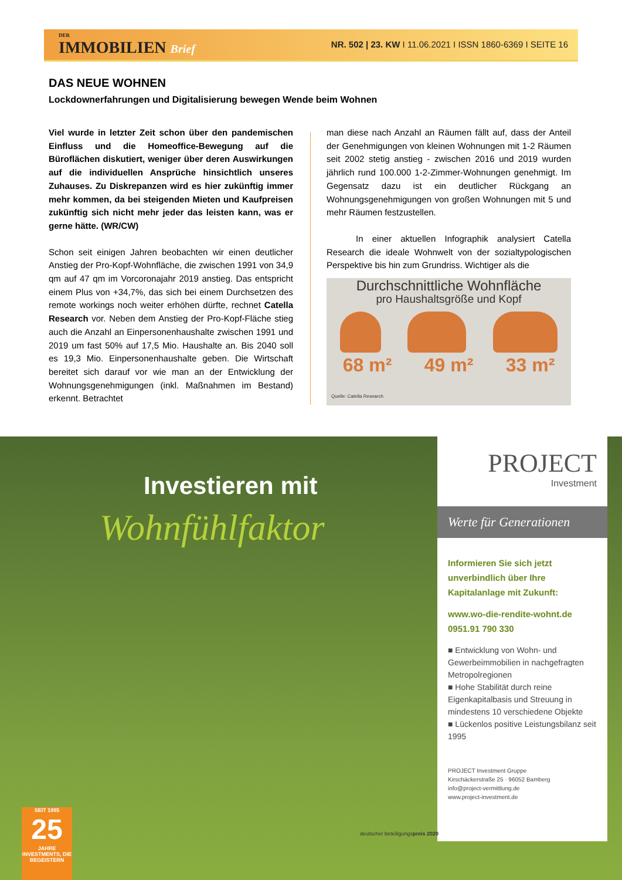DER
IMMOBILIEN Brief
NR. 502 | 23. KW I 11.06.2021 I ISSN 1860-6369 I SEITE 16
DAS NEUE WOHNEN
Lockdownerfahrungen und Digitalisierung bewegen Wende beim Wohnen
Viel wurde in letzter Zeit schon über den pandemischen Einfluss und die Homeoffice-Bewegung auf die Büroflächen diskutiert, weniger über deren Auswirkungen auf die individuellen Ansprüche hinsichtlich unseres Zuhauses. Zu Diskrepanzen wird es hier zukünftig immer mehr kommen, da bei steigenden Mieten und Kaufpreisen zukünftig sich nicht mehr jeder das leisten kann, was er gerne hätte. (WR/CW)
Schon seit einigen Jahren beobachten wir einen deutlicher Anstieg der Pro-Kopf-Wohnfläche, die zwischen 1991 von 34,9 qm auf 47 qm im Vorcoronajahr 2019 anstieg. Das entspricht einem Plus von +34,7%, das sich bei einem Durchsetzen des remote workings noch weiter erhöhen dürfte, rechnet Catella Research vor. Neben dem Anstieg der Pro-Kopf-Fläche stieg auch die Anzahl an Einpersonenhaushalte zwischen 1991 und 2019 um fast 50% auf 17,5 Mio. Haushalte an. Bis 2040 soll es 19,3 Mio. Einpersonenhaushalte geben. Die Wirtschaft bereitet sich darauf vor wie man an der Entwicklung der Wohnungsgenehmigungen (inkl. Maßnahmen im Bestand) erkennt. Betrachtet
man diese nach Anzahl an Räumen fällt auf, dass der Anteil der Genehmigungen von kleinen Wohnungen mit 1-2 Räumen seit 2002 stetig anstieg - zwischen 2016 und 2019 wurden jährlich rund 100.000 1-2-Zimmer-Wohnungen genehmigt. Im Gegensatz dazu ist ein deutlicher Rückgang an Wohnungsgenehmigungen von großen Wohnungen mit 5 und mehr Räumen festzustellen.
In einer aktuellen Infographik analysiert Catella Research die ideale Wohnwelt von der sozialtypologischen Perspektive bis hin zum Grundriss. Wichtiger als die
Durchschnittliche Wohnfläche
pro Haushaltsgröße und Kopf
68 m² 49 m² 33 m²
Quelle: Catella Research
Investieren mit
Wohnfühlfaktor
PROJECT
Investment
Werte für Generationen
Informieren Sie sich jetzt unverbindlich über Ihre Kapitalanlage mit Zukunft:
www.wo-die-rendite-wohnt.de
0951.91 790 330
■ Entwicklung von Wohn- und Gewerbeimmobilien in nachgefragten Metropolregionen
■ Hohe Stabilität durch reine Eigenkapitalbasis und Streuung in mindestens 10 verschiedene Objekte
■ Lückenlos positive Leistungsbilanz seit 1995
PROJECT Investment Gruppe
Kirschäckerstraße 25 · 96052 Bamberg
info@project-vermittlung.de
www.project-investment.de
SEIT 1995
25
JAHRE
INVESTMENTS, DIE BEGEISTERN
deutscher beteiligungspreis 2020